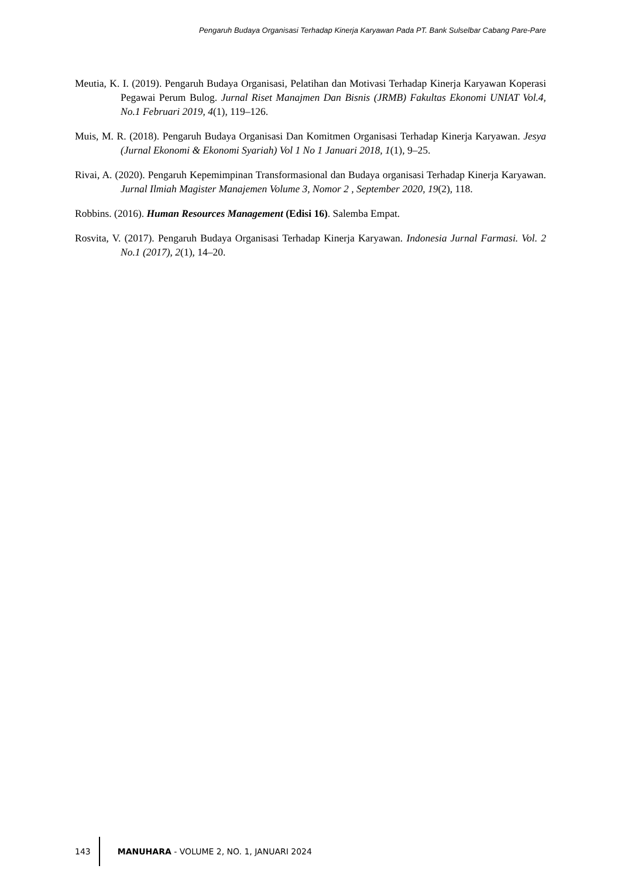Pengaruh Budaya Organisasi Terhadap Kinerja Karyawan Pada PT. Bank Sulselbar Cabang Pare-Pare
Meutia, K. I. (2019). Pengaruh Budaya Organisasi, Pelatihan dan Motivasi Terhadap Kinerja Karyawan Koperasi Pegawai Perum Bulog. Jurnal Riset Manajmen Dan Bisnis (JRMB) Fakultas Ekonomi UNIAT Vol.4, No.1 Februari 2019, 4(1), 119–126.
Muis, M. R. (2018). Pengaruh Budaya Organisasi Dan Komitmen Organisasi Terhadap Kinerja Karyawan. Jesya (Jurnal Ekonomi & Ekonomi Syariah) Vol 1 No 1 Januari 2018, 1(1), 9–25.
Rivai, A. (2020). Pengaruh Kepemimpinan Transformasional dan Budaya organisasi Terhadap Kinerja Karyawan. Jurnal Ilmiah Magister Manajemen Volume 3, Nomor 2 , September 2020, 19(2), 118.
Robbins. (2016). Human Resources Management (Edisi 16). Salemba Empat.
Rosvita, V. (2017). Pengaruh Budaya Organisasi Terhadap Kinerja Karyawan. Indonesia Jurnal Farmasi. Vol. 2 No.1 (2017), 2(1), 14–20.
143 MANUHARA - VOLUME 2, NO. 1, JANUARI 2024